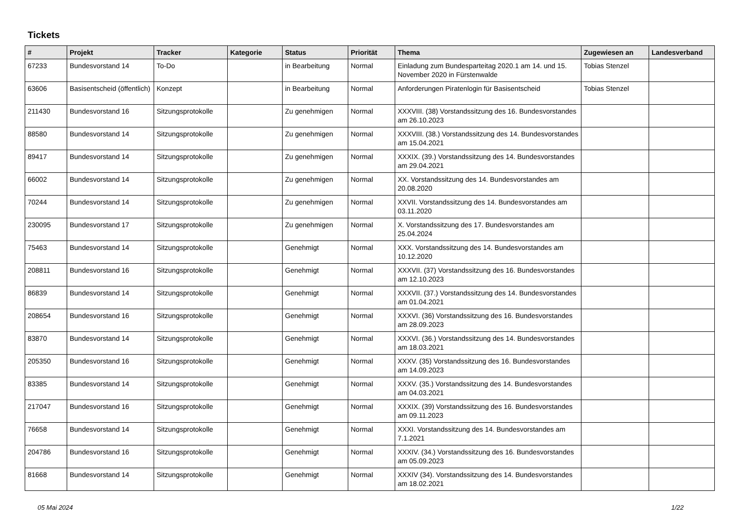Tickets
| # | Projekt | Tracker | Kategorie | Status | Priorität | Thema | Zugewiesen an | Landesverband |
| --- | --- | --- | --- | --- | --- | --- | --- | --- |
| 67233 | Bundesvorstand 14 | To-Do | | in Bearbeitung | Normal | Einladung zum Bundesparteitag 2020.1 am 14. und 15. November 2020 in Fürstenwalde | Tobias Stenzel | |
| 63606 | Basisentscheid (öffentlich) | Konzept | | in Bearbeitung | Normal | Anforderungen Piratenlogin für Basisentscheid | Tobias Stenzel | |
| 211430 | Bundesvorstand 16 | Sitzungsprotokolle | | Zu genehmigen | Normal | XXXVIII. (38) Vorstandssitzung des 16. Bundesvorstandes am 26.10.2023 | | |
| 88580 | Bundesvorstand 14 | Sitzungsprotokolle | | Zu genehmigen | Normal | XXXVIII. (38.) Vorstandssitzung des 14. Bundesvorstandes am 15.04.2021 | | |
| 89417 | Bundesvorstand 14 | Sitzungsprotokolle | | Zu genehmigen | Normal | XXXIX. (39.) Vorstandssitzung des 14. Bundesvorstandes am 29.04.2021 | | |
| 66002 | Bundesvorstand 14 | Sitzungsprotokolle | | Zu genehmigen | Normal | XX. Vorstandssitzung des 14. Bundesvorstandes am 20.08.2020 | | |
| 70244 | Bundesvorstand 14 | Sitzungsprotokolle | | Zu genehmigen | Normal | XXVII. Vorstandssitzung des 14. Bundesvorstandes am 03.11.2020 | | |
| 230095 | Bundesvorstand 17 | Sitzungsprotokolle | | Zu genehmigen | Normal | X. Vorstandssitzung des 17. Bundesvorstandes am 25.04.2024 | | |
| 75463 | Bundesvorstand 14 | Sitzungsprotokolle | | Genehmigt | Normal | XXX. Vorstandssitzung des 14. Bundesvorstandes am 10.12.2020 | | |
| 208811 | Bundesvorstand 16 | Sitzungsprotokolle | | Genehmigt | Normal | XXXVII. (37) Vorstandssitzung des 16. Bundesvorstandes am 12.10.2023 | | |
| 86839 | Bundesvorstand 14 | Sitzungsprotokolle | | Genehmigt | Normal | XXXVII. (37.) Vorstandssitzung des 14. Bundesvorstandes am 01.04.2021 | | |
| 208654 | Bundesvorstand 16 | Sitzungsprotokolle | | Genehmigt | Normal | XXXVI. (36) Vorstandssitzung des 16. Bundesvorstandes am 28.09.2023 | | |
| 83870 | Bundesvorstand 14 | Sitzungsprotokolle | | Genehmigt | Normal | XXXVI. (36.) Vorstandssitzung des 14. Bundesvorstandes am 18.03.2021 | | |
| 205350 | Bundesvorstand 16 | Sitzungsprotokolle | | Genehmigt | Normal | XXXV. (35) Vorstandssitzung des 16. Bundesvorstandes am 14.09.2023 | | |
| 83385 | Bundesvorstand 14 | Sitzungsprotokolle | | Genehmigt | Normal | XXXV. (35.) Vorstandssitzung des 14. Bundesvorstandes am 04.03.2021 | | |
| 217047 | Bundesvorstand 16 | Sitzungsprotokolle | | Genehmigt | Normal | XXXIX. (39) Vorstandssitzung des 16. Bundesvorstandes am 09.11.2023 | | |
| 76658 | Bundesvorstand 14 | Sitzungsprotokolle | | Genehmigt | Normal | XXXI. Vorstandssitzung des 14. Bundesvorstandes am 7.1.2021 | | |
| 204786 | Bundesvorstand 16 | Sitzungsprotokolle | | Genehmigt | Normal | XXXIV. (34.) Vorstandssitzung des 16. Bundesvorstandes am 05.09.2023 | | |
| 81668 | Bundesvorstand 14 | Sitzungsprotokolle | | Genehmigt | Normal | XXXIV (34). Vorstandssitzung des 14. Bundesvorstandes am 18.02.2021 | | |
05 Mai 2024 1/22